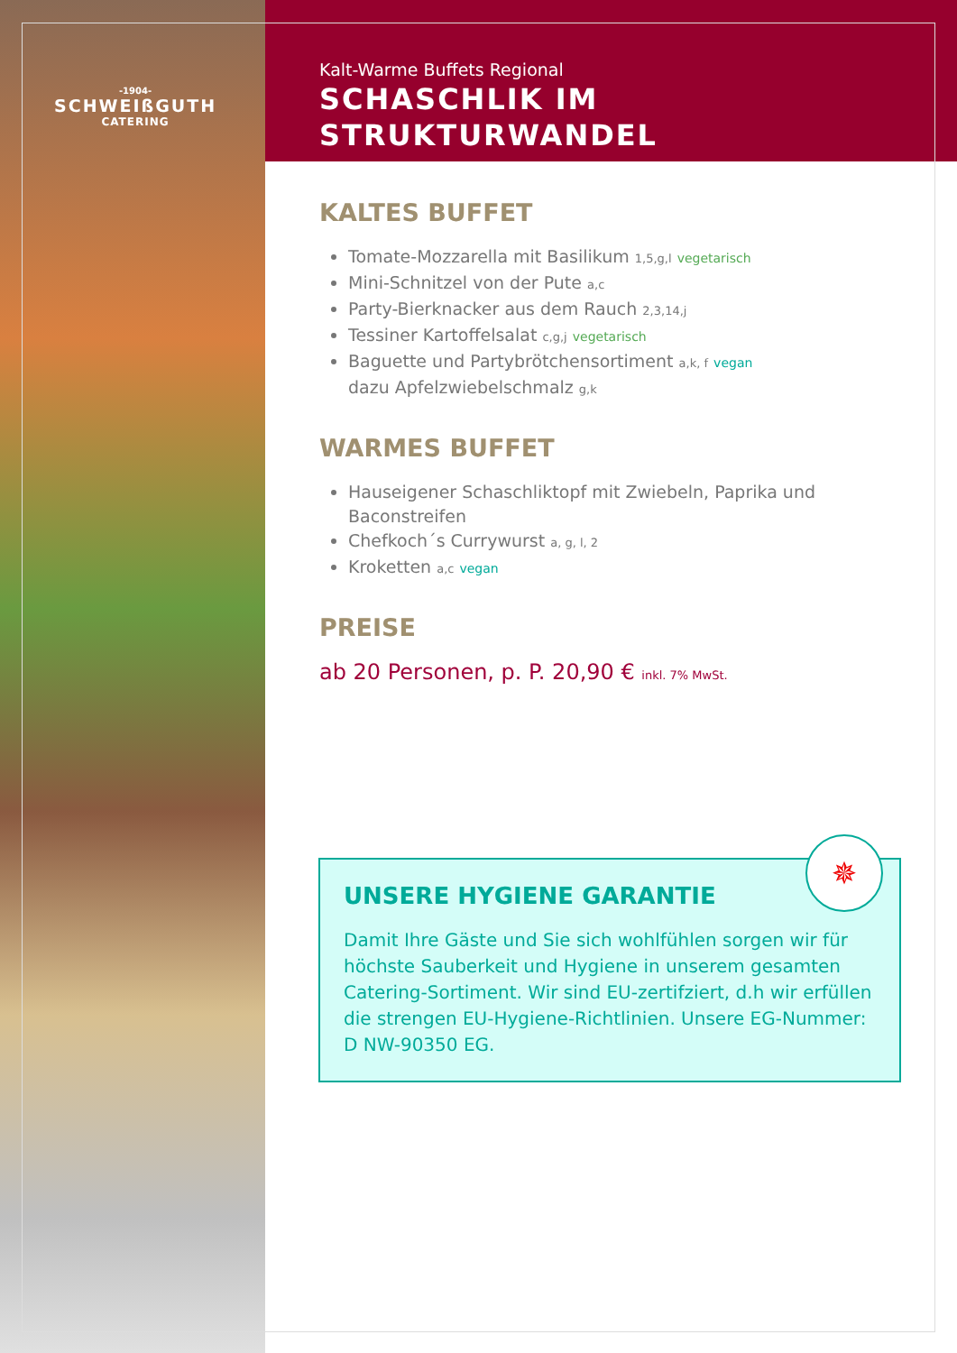-1904-
SCHWEIßGUTH
CATERING
Kalt-Warme Buffets Regional
SCHASCHLIK IM
STRUKTURWANDEL
KALTES BUFFET
Tomate-Mozzarella mit Basilikum 1,5,g,l vegetarisch
Mini-Schnitzel von der Pute a,c
Party-Bierknacker aus dem Rauch 2,3,14,j
Tessiner Kartoffelsalat c,g,j vegetarisch
Baguette und Partybrötchensortiment a,k, f vegan
dazu Apfelzwiebelschmalz g,k
WARMES BUFFET
Hauseigener Schaschliktopf mit Zwiebeln, Paprika und Baconstreifen
Chefkoch´s Currywurst a, g, l, 2
Kroketten a,c vegan
PREISE
ab 20 Personen, p. P. 20,90 € inkl. 7% MwSt.
✵
UNSERE HYGIENE GARANTIE
Damit Ihre Gäste und Sie sich wohlfühlen sorgen wir für höchste Sauberkeit und Hygiene in unserem gesamten Catering-Sortiment. Wir sind EU-zertifziert, d.h wir erfüllen die strengen EU-Hygiene-Richtlinien. Unsere EG-Nummer: D NW-90350 EG.